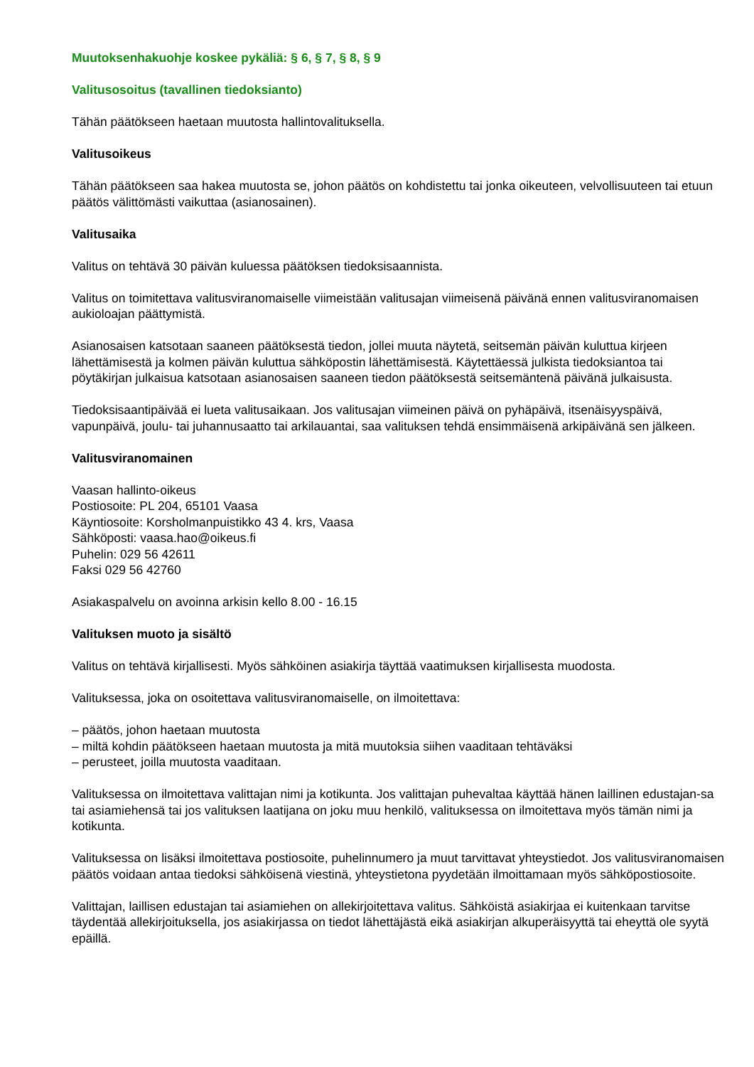Muutoksenhakuohje koskee pykäliä: § 6, § 7, § 8, § 9
Valitusosoitus (tavallinen tiedoksianto)
Tähän päätökseen haetaan muutosta hallintovalituksella.
Valitusoikeus
Tähän päätökseen saa hakea muutosta se, johon päätös on kohdistettu tai jonka oikeuteen, velvollisuuteen tai etuun päätös välittömästi vaikuttaa (asianosainen).
Valitusaika
Valitus on tehtävä 30 päivän kuluessa päätöksen tiedoksisaannista.
Valitus on toimitettava valitusviranomaiselle viimeistään valitusajan viimeisenä päivänä ennen valitusviranomaisen aukioloajan päättymistä.
Asianosaisen katsotaan saaneen päätöksestä tiedon, jollei muuta näytetä, seitsemän päivän kuluttua kirjeen lähettämisestä ja kolmen päivän kuluttua sähköpostin lähettämisestä. Käytettäessä julkista tiedoksiantoa tai pöytäkirjan julkaisua katsotaan asianosaisen saaneen tiedon päätöksestä seitsemäntenä päivänä julkaisusta.
Tiedoksisaantipäivää ei lueta valitusaikaan. Jos valitusajan viimeinen päivä on pyhäpäivä, itsenäisyyspäivä, vapunpäivä, joulu- tai juhannusaatto tai arkilauantai, saa valituksen tehdä ensimmäisenä arkipäivänä sen jälkeen.
Valitusviranomainen
Vaasan hallinto-oikeus
Postiosoite: PL 204, 65101 Vaasa
Käyntiosoite: Korsholmanpuistikko 43 4. krs, Vaasa
Sähköposti: vaasa.hao@oikeus.fi
Puhelin: 029 56 42611
Faksi 029 56 42760
Asiakaspalvelu on avoinna arkisin kello 8.00 - 16.15
Valituksen muoto ja sisältö
Valitus on tehtävä kirjallisesti. Myös sähköinen asiakirja täyttää vaatimuksen kirjallisesta muodosta.
Valituksessa, joka on osoitettava valitusviranomaiselle, on ilmoitettava:
– päätös, johon haetaan muutosta
– miltä kohdin päätökseen haetaan muutosta ja mitä muutoksia siihen vaaditaan tehtäväksi
– perusteet, joilla muutosta vaaditaan.
Valituksessa on ilmoitettava valittajan nimi ja kotikunta. Jos valittajan puhevaltaa käyttää hänen laillinen edustajan-sa tai asiamiehensä tai jos valituksen laatijana on joku muu henkilö, valituksessa on ilmoitettava myös tämän nimi ja kotikunta.
Valituksessa on lisäksi ilmoitettava postiosoite, puhelinnumero ja muut tarvittavat yhteystiedot. Jos valitusviranomaisen päätös voidaan antaa tiedoksi sähköisenä viestinä, yhteystietona pyydetään ilmoittamaan myös sähköpostiosoite.
Valittajan, laillisen edustajan tai asiamiehen on allekirjoitettava valitus. Sähköistä asiakirjaa ei kuitenkaan tarvitse täydentää allekirjoituksella, jos asiakirjassa on tiedot lähettäjästä eikä asiakirjan alkuperäisyyttä tai eheyttä ole syytä epäillä.